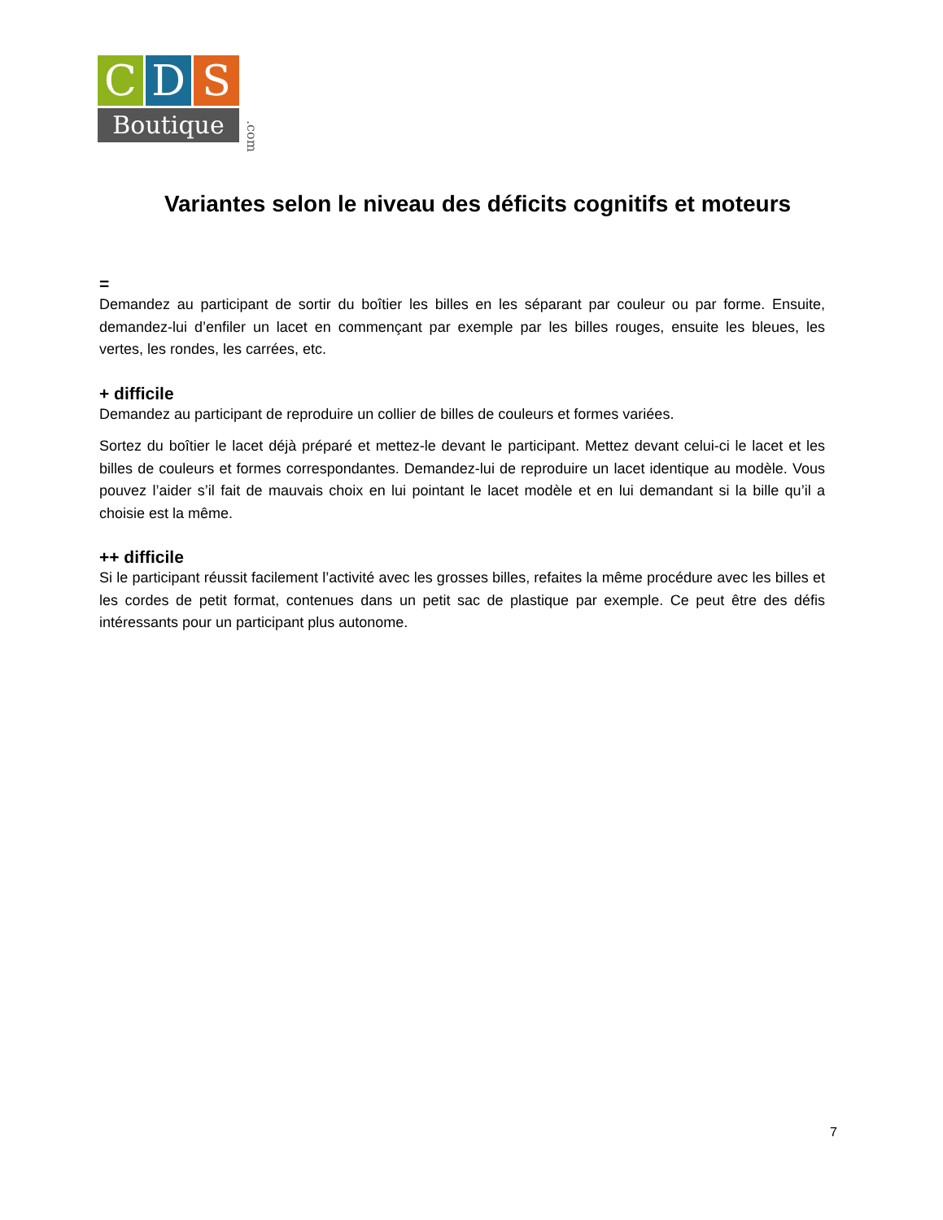C D S
Boutique
.com
Variantes selon le niveau des déficits cognitifs et moteurs
=
Demandez au participant de sortir du boîtier les billes en les séparant par couleur ou par forme. Ensuite, demandez-lui d’enfiler un lacet en commençant par exemple par les billes rouges, ensuite les bleues, les vertes, les rondes, les carrées, etc.
+ difficile
Demandez au participant de reproduire un collier de billes de couleurs et formes variées.
Sortez du boîtier le lacet déjà préparé et mettez-le devant le participant. Mettez devant celui-ci le lacet et les billes de couleurs et formes correspondantes. Demandez-lui de reproduire un lacet identique au modèle. Vous pouvez l’aider s’il fait de mauvais choix en lui pointant le lacet modèle et en lui demandant si la bille qu’il a choisie est la même.
++ difficile
Si le participant réussit facilement l’activité avec les grosses billes, refaites la même procédure avec les billes et les cordes de petit format, contenues dans un petit sac de plastique par exemple. Ce peut être des défis intéressants pour un participant plus autonome.
7